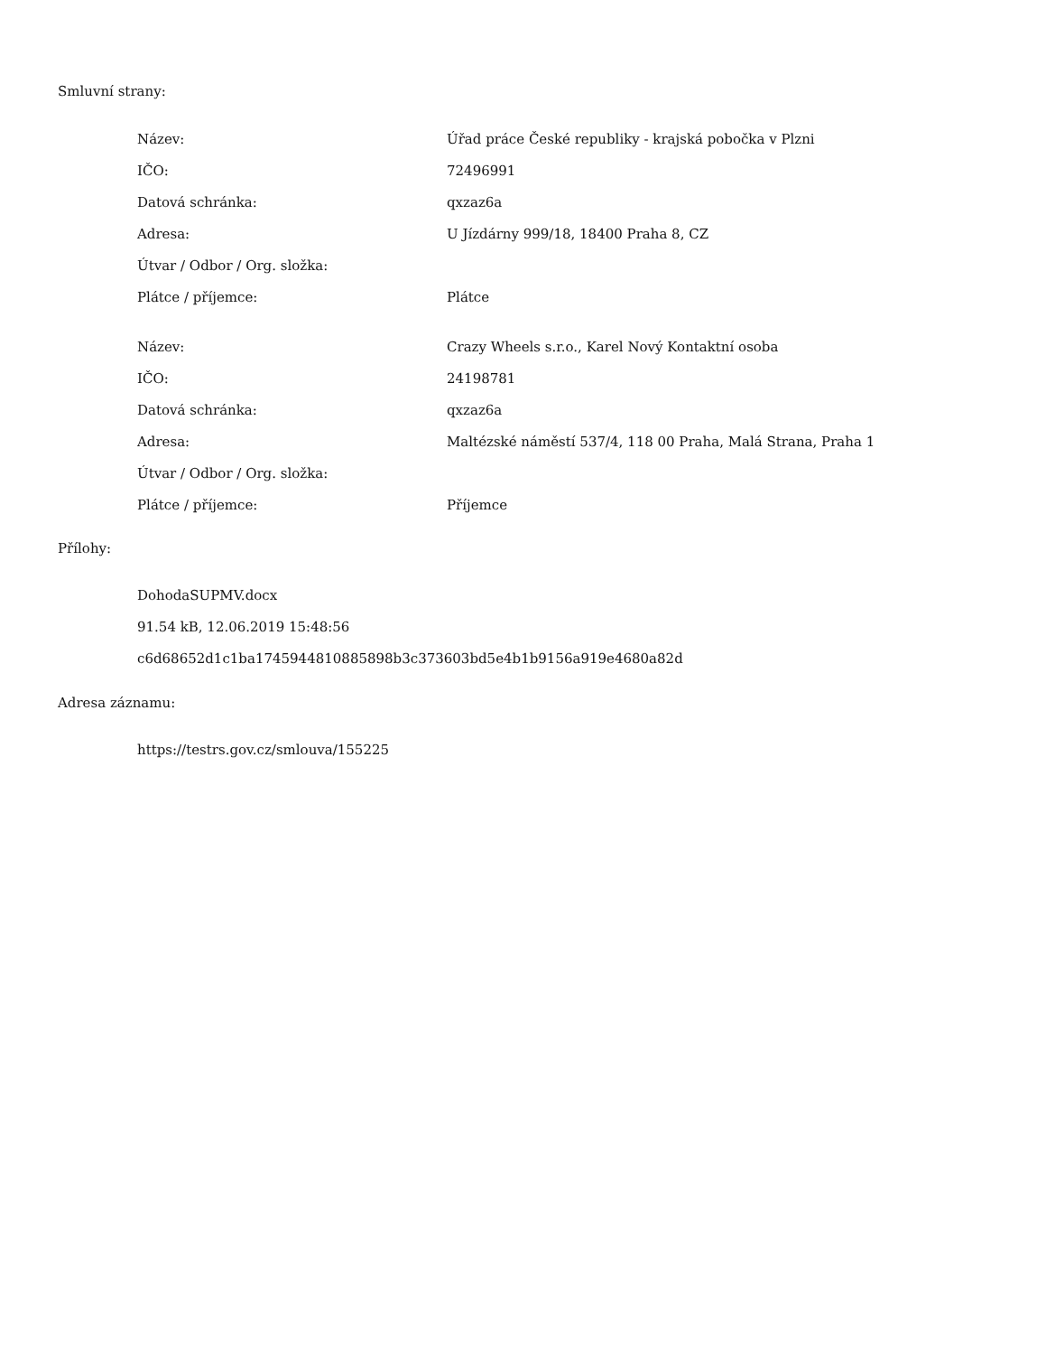Smluvní strany:
| Název: | Úřad práce České republiky - krajská pobočka v Plzni |
| IČO: | 72496991 |
| Datová schránka: | qxzaz6a |
| Adresa: | U Jízdárny 999/18, 18400 Praha 8, CZ |
| Útvar / Odbor / Org. složka: | |
| Plátce / příjemce: | Plátce |
| Název: | Crazy Wheels s.r.o., Karel Nový Kontaktní osoba |
| IČO: | 24198781 |
| Datová schránka: | qxzaz6a |
| Adresa: | Maltézské náměstí 537/4, 118 00 Praha, Malá Strana, Praha 1 |
| Útvar / Odbor / Org. složka: | |
| Plátce / příjemce: | Příjemce |
Přílohy:
DohodaSUPMV.docx
91.54 kB, 12.06.2019 15:48:56
c6d68652d1c1ba1745944810885898b3c373603bd5e4b1b9156a919e4680a82d
Adresa záznamu:
https://testrs.gov.cz/smlouva/155225